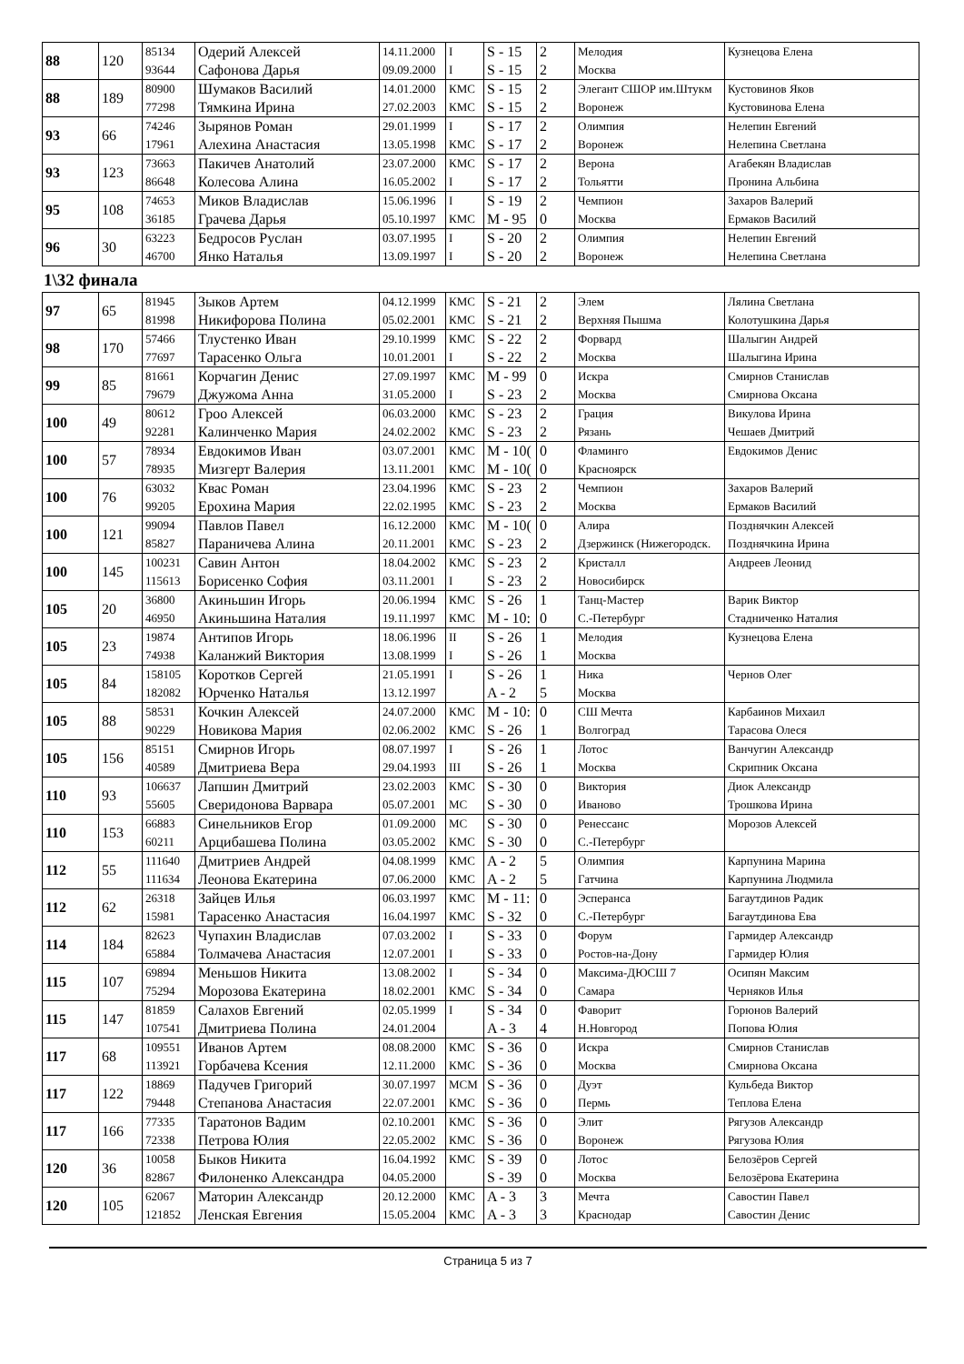| 88 | 120 | 85134 93644 | Одерий Алексей Сафонова Дарья | 14.11.2000 09.09.2000 | I I | S - 15 S - 15 | 2 2 | Мелодия Москва | Кузнецова Елена |
| 88 | 189 | 80900 77298 | Шумаков Василий Тямкина Ирина | 14.01.2000 27.02.2003 | КМС КМС | S - 15 S - 15 | 2 2 | Элегант СШОР им.Штукм Воронеж | Кустовинов Яков Кустовинова Елена |
| 93 | 66 | 74246 17961 | Зырянов Роман Алехина Анастасия | 29.01.1999 13.05.1998 | I КМС | S - 17 S - 17 | 2 2 | Олимпия Воронеж | Нелепин Евгений Нелепина Светлана |
| 93 | 123 | 73663 86648 | Пакичев Анатолий Колесова Алина | 23.07.2000 16.05.2002 | КМС I | S - 17 S - 17 | 2 2 | Верона Тольятти | Агабекян Владислав Пронина Альбина |
| 95 | 108 | 74653 36185 | Миков Владислав Грачева Дарья | 15.06.1996 05.10.1997 | I КМС | S - 19 M - 95 | 2 0 | Чемпион Москва | Захаров Валерий Ермаков Василий |
| 96 | 30 | 63223 46700 | Бедросов Руслан Янко Наталья | 03.07.1995 13.09.1997 | I I | S - 20 S - 20 | 2 2 | Олимпия Воронеж | Нелепин Евгений Нелепина Светлана |
1\32 финала
| 97 | 65 | 81945 81998 | Зыков Артем Никифорова Полина | 04.12.1999 05.02.2001 | КМС КМС | S - 21 S - 21 | 2 2 | Элем Верхняя Пышма | Лялина Светлана Колотушкина Дарья |
| 98 | 170 | 57466 77697 | Тлустенко Иван Тарасенко Ольга | 29.10.1999 10.01.2001 | КМС I | S - 22 S - 22 | 2 2 | Форвард Москва | Шалыгин Андрей Шалыгина Ирина |
| 99 | 85 | 81661 79679 | Корчагин Денис Джужома Анна | 27.09.1997 31.05.2000 | КМС I | M - 99 S - 23 | 0 2 | Искра Москва | Смирнов Станислав Смирнова Оксана |
| 100 | 49 | 80612 92281 | Гроо Алексей Калинченко Мария | 06.03.2000 24.02.2002 | КМС КМС | S - 23 S - 23 | 2 2 | Грация Рязань | Викулова Ирина Чешаев Дмитрий |
| 100 | 57 | 78934 78935 | Евдокимов Иван Мизгерт Валерия | 03.07.2001 13.11.2001 | КМС КМС | M - 10( M - 10( | 0 0 | Фламинго Красноярск | Евдокимов Денис |
| 100 | 76 | 63032 99205 | Квас Роман Ерохина Мария | 23.04.1996 22.02.1995 | КМС КМС | S - 23 S - 23 | 2 2 | Чемпион Москва | Захаров Валерий Ермаков Василий |
| 100 | 121 | 99094 85827 | Павлов Павел Параничева Алина | 16.12.2000 20.11.2001 | КМС КМС | M - 10( S - 23 | 0 2 | Алира Дзержинск (Нижегородск. | Позднячкин Алексей Позднячкина Ирина |
| 100 | 145 | 100231 115613 | Савин Антон Борисенко София | 18.04.2002 03.11.2001 | КМС I | S - 23 S - 23 | 2 2 | Кристалл Новосибирск | Андреев Леонид |
| 105 | 20 | 36800 46950 | Акиньшин Игорь Акиньшина Наталия | 20.06.1994 19.11.1997 | КМС КМС | S - 26 M - 10: | 1 0 | Танц-Мастер С.-Петербург | Варик Виктор Стадниченко Наталия |
| 105 | 23 | 19874 74938 | Антипов Игорь Каланжий Виктория | 18.06.1996 13.08.1999 | II I | S - 26 S - 26 | 1 1 | Мелодия Москва | Кузнецова Елена |
| 105 | 84 | 158105 182082 | Коротков Сергей Юрченко Наталья | 21.05.1991 13.12.1997 | I | S - 26 A - 2 | 1 5 | Ника Москва | Чернов Олег |
| 105 | 88 | 58531 90229 | Кочкин Алексей Новикова Мария | 24.07.2000 02.06.2002 | КМС КМС | M - 10: S - 26 | 0 1 | СШ Мечта Волгоград | Карбаинов Михаил Тарасова Олеся |
| 105 | 156 | 85151 40589 | Смирнов Игорь Дмитриева Вера | 08.07.1997 29.04.1993 | I III | S - 26 S - 26 | 1 1 | Лотос Москва | Ванчугин Александр Скрипник Оксана |
| 110 | 93 | 106637 55605 | Лапшин Дмитрий Сверидонова Варвара | 23.02.2003 05.07.2001 | КМС МС | S - 30 S - 30 | 0 0 | Виктория Иваново | Диок Александр Трошкова Ирина |
| 110 | 153 | 66883 60211 | Синельников Егор Арцибашева Полина | 01.09.2000 03.05.2002 | МС КМС | S - 30 S - 30 | 0 0 | Ренессанс С.-Петербург | Морозов Алексей |
| 112 | 55 | 111640 111634 | Дмитриев Андрей Леонова Екатерина | 04.08.1999 07.06.2000 | КМС КМС | A - 2 A - 2 | 5 5 | Олимпия Гатчина | Карпунина Марина Карпунина Людмила |
| 112 | 62 | 26318 15981 | Зайцев Илья Тарасенко Анастасия | 06.03.1997 16.04.1997 | КМС КМС | M - 11: S - 32 | 0 0 | Эсперанса С.-Петербург | Багаутдинов Радик Багаутдинова Ева |
| 114 | 184 | 82623 65884 | Чупахин Владислав Толмачева Анастасия | 07.03.2002 12.07.2001 | I I | S - 33 S - 33 | 0 0 | Форум Ростов-на-Дону | Гармидер Александр Гармидер Юлия |
| 115 | 107 | 69894 75294 | Меньшов Никита Морозова Екатерина | 13.08.2002 18.02.2001 | I КМС | S - 34 S - 34 | 0 0 | Максима-ДЮСШ 7 Самара | Осипян Максим Черняков Илья |
| 115 | 147 | 81859 107541 | Салахов Евгений Дмитриева Полина | 02.05.1999 24.01.2004 | I | S - 34 A - 3 | 0 4 | Фаворит Н.Новгород | Горюнов Валерий Попова Юлия |
| 117 | 68 | 109551 113921 | Иванов Артем Горбачева Ксения | 08.08.2000 12.11.2000 | КМС КМС | S - 36 S - 36 | 0 0 | Искра Москва | Смирнов Станислав Смирнова Оксана |
| 117 | 122 | 18869 79448 | Падучев Григорий Степанова Анастасия | 30.07.1997 22.07.2001 | МСМ КМС | S - 36 S - 36 | 0 0 | Дуэт Пермь | Кульбеда Виктор Теплова Елена |
| 117 | 166 | 77335 72338 | Таратонов Вадим Петрова Юлия | 02.10.2001 22.05.2002 | КМС КМС | S - 36 S - 36 | 0 0 | Элит Воронеж | Рягузов Александр Рягузова Юлия |
| 120 | 36 | 10058 82867 | Быков Никита Филоненко Александра | 16.04.1992 04.05.2000 | КМС | S - 39 S - 39 | 0 0 | Лотос Москва | Белозёров Сергей Белозёрова Екатерина |
| 120 | 105 | 62067 121852 | Маторин Александр Ленская Евгения | 20.12.2000 15.05.2004 | КМС КМС | A - 3 A - 3 | 3 3 | Мечта Краснодар | Савостин Павел Савостин Денис |
Страница 5 из 7